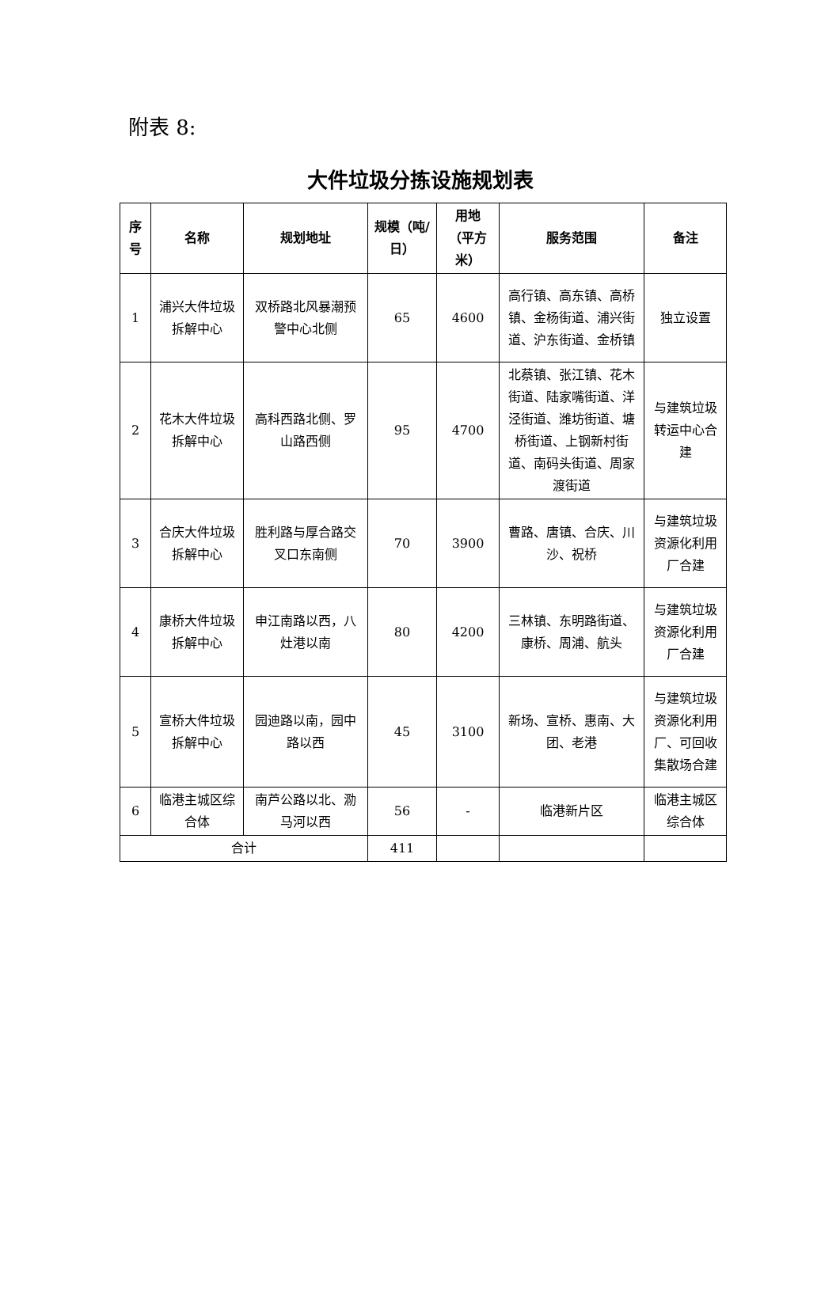附表 8:
大件垃圾分拣设施规划表
| 序号 | 名称 | 规划地址 | 规模（吨/日） | 用地（平方米） | 服务范围 | 备注 |
| --- | --- | --- | --- | --- | --- | --- |
| 1 | 浦兴大件垃圾拆解中心 | 双桥路北风暴潮预警中心北侧 | 65 | 4600 | 高行镇、高东镇、高桥镇、金杨街道、浦兴街道、沪东街道、金桥镇 | 独立设置 |
| 2 | 花木大件垃圾拆解中心 | 高科西路北侧、罗山路西侧 | 95 | 4700 | 北蔡镇、张江镇、花木街道、陆家嘴街道、洋泾街道、潍坊街道、塘桥街道、上钢新村街道、南码头街道、周家渡街道 | 与建筑垃圾转运中心合建 |
| 3 | 合庆大件垃圾拆解中心 | 胜利路与厚合路交叉口东南侧 | 70 | 3900 | 曹路、唐镇、合庆、川沙、祝桥 | 与建筑垃圾资源化利用厂合建 |
| 4 | 康桥大件垃圾拆解中心 | 申江南路以西，八灶港以南 | 80 | 4200 | 三林镇、东明路街道、康桥、周浦、航头 | 与建筑垃圾资源化利用厂合建 |
| 5 | 宣桥大件垃圾拆解中心 | 园迪路以南，园中路以西 | 45 | 3100 | 新场、宣桥、惠南、大团、老港 | 与建筑垃圾资源化利用厂、可回收集散场合建 |
| 6 | 临港主城区综合体 | 南芦公路以北、泐马河以西 | 56 | - | 临港新片区 | 临港主城区综合体 |
| 合计 | | | 411 | | | |